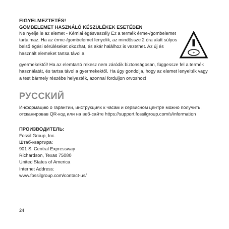FIGYELMEZTETÉS!
GOMBELEMET HASZNÁLÓ KÉSZÜLÉKEK ESETÉBEN
Ne nyelje le az elemet - Kémiai égésveszély Ez a termék érme-/gombelemet tartalmaz. Ha az érme-/gombelemet lenyelik, az mindössze 2 óra alatt súlyos belső égési sérüléseket okozhat, és akár halálhoz is vezethet. Az új és használt elemeket tartsa távol a
+
gyermekektől! Ha az elemtartó rekesz nem záródik biztonságosan, függessze fel a termék használatát, és tartsa távol a gyermekektől. Ha úgy gondolja, hogy az elemet lenyelték vagy a test bármely részébe helyezték, azonnal forduljon orvoshoz!
РУССКИЙ
Информацию о гарантии, инструкциях к часам и сервисном центре можно получить, отсканировав QR-код или на веб-сайте https://support.fossilgroup.com/s/information
ПРОИЗВОДИТЕЛЬ:
Fossil Group, Inc.
Штаб-квартира:
901 S. Central Expressway
Richardson, Texas 75080
United States of America
Internet Address:
www.fossilgroup.com/contact-us/
24